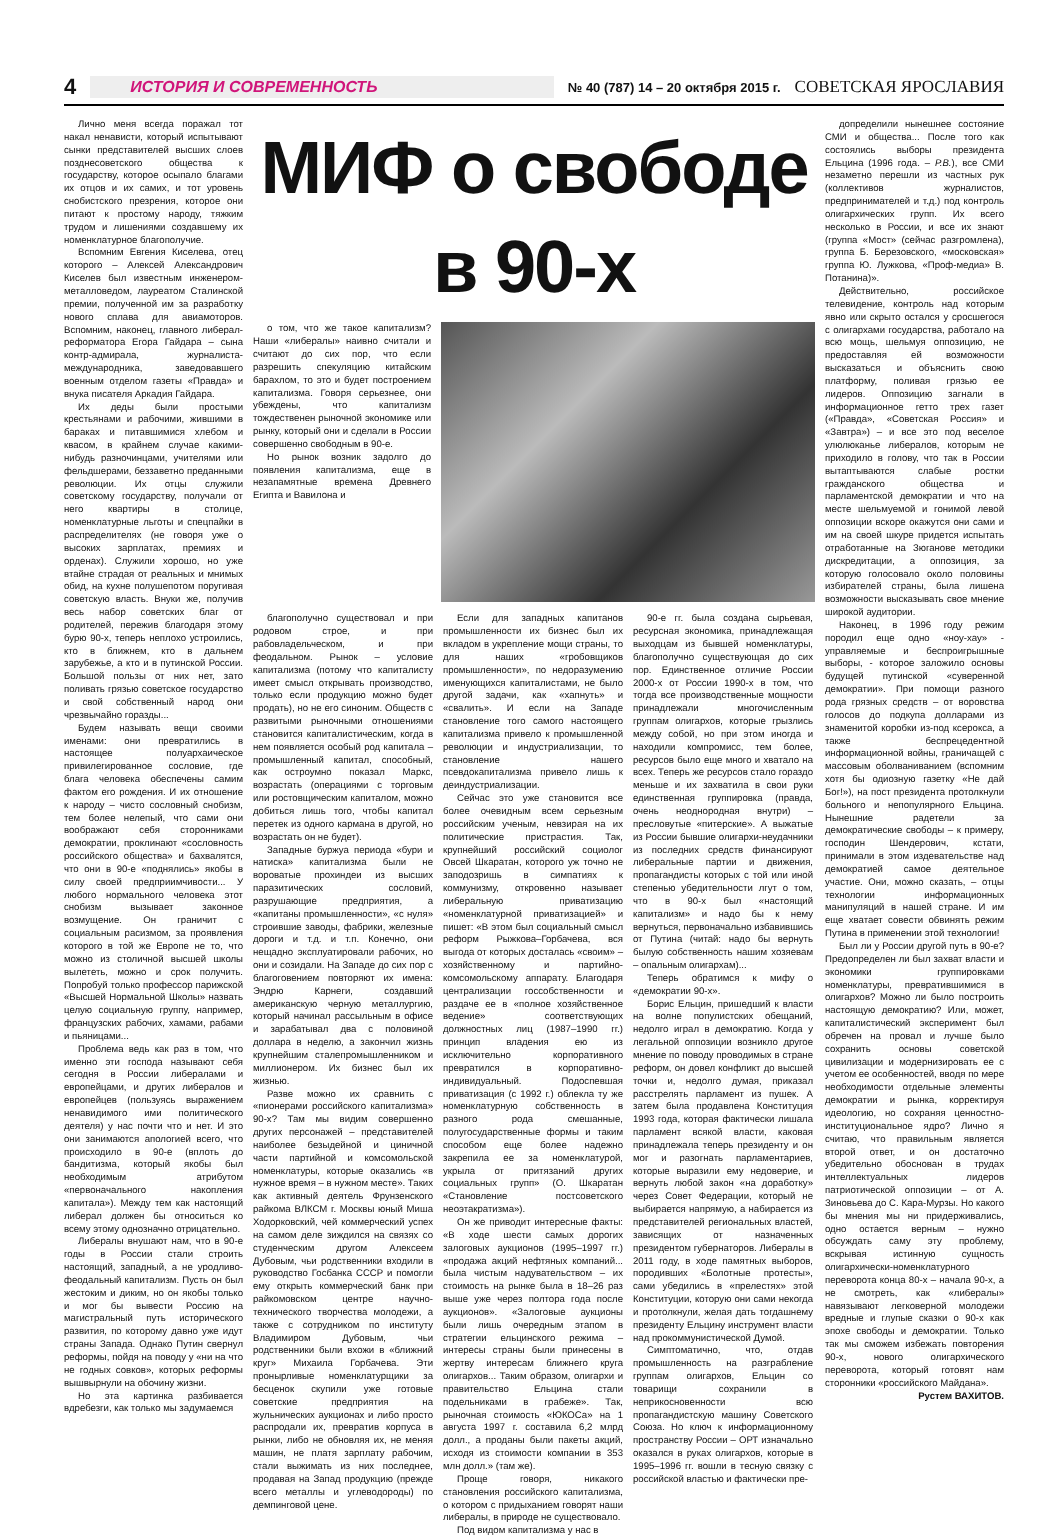4 ИСТОРИЯ И СОВРЕМЕННОСТЬ № 40 (787) 14 – 20 октября 2015 г. СОВЕТСКАЯ ЯРОСЛАВИЯ
Лично меня всегда поражал тот накал ненависти, который испытывают сынки представителей высших слоев позднесоветского общества к государству, которое осыпало благами их отцов и их самих, и тот уровень снобистского презрения, которое они питают к простому народу, тяжким трудом и лишениями создавшему их номенклатурное благополучие.
Вспомним Евгения Киселева, отец которого – Алексей Александрович Киселев был известным инженером-металловедом, лауреатом Сталинской премии, полученной им за разработку нового сплава для авиамоторов. Вспомним, наконец, главного либерал-реформатора Егора Гайдара – сына контр-адмирала, журналиста-международника, заведовавшего военным отделом газеты «Правда» и внука писателя Аркадия Гайдара.
Их деды были простыми крестьянами и рабочими, жившими в бараках и питавшимися хлебом и квасом, в крайнем случае какими-нибудь разночинцами, учителями или фельдшерами, беззаветно преданными революции. Их отцы служили советскому государству, получали от него квартиры в столице, номенклатурные льготы и спецпайки в распределителях (не говоря уже о высоких зарплатах, премиях и орденах). Служили хорошо, но уже втайне страдая от реальных и мнимых обид, на кухне полушепотом поругивая советскую власть. Внуки же, получив весь набор советских благ от родителей, пережив благодаря этому бурю 90-х, теперь неплохо устроились, кто в ближнем, кто в дальнем зарубежье, а кто и в путинской России. Большой пользы от них нет, зато поливать грязью советское государство и свой собственный народ они чрезвычайно горазды...
Будем называть вещи своими именами: они превратились в настоящее полуархаическое привилегированное сословие, где блага человека обеспечены самим фактом его рождения. И их отношение к народу – чисто сословный снобизм, тем более нелепый, что сами они воображают себя сторонниками демократии, проклинают «сословность российского общества» и бахвалятся, что они в 90-е «поднялись» якобы в силу своей предприимчивости... У любого нормального человека этот снобизм вызывает законное возмущение. Он граничит с социальным расизмом, за проявления которого в той же Европе не то, что можно из столичной высшей школы вылететь, можно и срок получить. Попробуй только профессор парижской «Высшей Нормальной Школы» назвать целую социальную группу, например, французских рабочих, хамами, рабами и пьяницами...
Проблема ведь как раз в том, что именно эти господа называют себя сегодня в России либералами и европейцами, и других либералов и европейцев (пользуясь выражением ненавидимого ими политического деятеля) у нас почти что и нет. И это они занимаются апологией всего, что происходило в 90-е (вплоть до бандитизма, который якобы был необходимым атрибутом «первоначального накопления капитала»). Между тем как настоящий либерал должен бы относиться ко всему этому однозначно отрицательно.
Либералы внушают нам, что в 90-е годы в России стали строить настоящий, западный, а не уродливо-феодальный капитализм. Пусть он был жестоким и диким, но он якобы только и мог бы вывести Россию на магистральный путь исторического развития, по которому давно уже идут страны Запада. Однако Путин свернул реформы, пойдя на поводу у «ни на что не годных совков», которых реформы вышвырнули на обочину жизни.
Но эта картинка разбивается вдребезги, как только мы задумаемся
МИФ о свободе в 90-х
о том, что же такое капитализм? Наши «либералы» наивно считали и считают до сих пор, что если разрешить спекуляцию китайским барахлом, то это и будет построением капитализма. Говоря серьезнее, они убеждены, что капитализм тождественен рыночной экономике или рынку, который они и сделали в России совершенно свободным в 90-е.
Но рынок возник задолго до появления капитализма, еще в незапамятные времена Древнего Египта и Вавилона и
благополучно существовал и при родовом строе, и при рабовладельческом, и при феодальном. Рынок – условие капитализма (потому что капиталисту имеет смысл открывать производство, только если продукцию можно будет продать), но не его синоним. Обществ с развитыми рыночными отношениями становится капиталистическим, когда в нем появляется особый род капитала – промышленный капитал, способный, как остроумно показал Маркс, возрастать (операциями с торговым или ростовщическим капиталом, можно добиться лишь того, чтобы капитал перетек из одного кармана в другой, но возрастать он не будет).
Западные буржуа периода «бури и натиска» капитализма были не вороватые прохиндеи из высших паразитических сословий, разрушающие предприятия, а «капитаны промышленности», «с нуля» строившие заводы, фабрики, железные дороги и т.д. и т.п. Конечно, они нещадно эксплуатировали рабочих, но они и созидали. На Западе до сих пор с благоговением повторяют их имена: Эндрю Карнеги, создавший американскую черную металлургию, который начинал рассыльным в офисе и зарабатывал два с половиной доллара в неделю, а закончил жизнь крупнейшим сталепромышленником и миллионером. Их бизнес был их жизнью.
Разве можно их сравнить с «пионерами российского капитализма» 90-х? Там мы видим совершенно других персонажей – представителей наиболее безыдейной и циничной части партийной и комсомольской номенклатуры, которые оказались «в нужное время – в нужном месте». Таких как активный деятель Фрунзенского райкома ВЛКСМ г. Москвы юный Миша Ходорковский, чей коммерческий успех на самом деле зиждился на связях со студенческим другом Алексеем Дубовым, чьи родственники входили в руководство Госбанка СССР и помогли ему открыть коммерческий банк при райкомовском центре научно-технического творчества молодежи, а также с сотрудником по институту Владимиром Дубовым, чьи родственники были вхожи в «ближний круг» Михаила Горбачева. Эти пронырливые номенклатурщики за бесценок скупили уже готовые советские предприятия на жульнических аукционах и либо просто распродали их, превратив корпуса в рынки, либо не обновляя их, не меняя машин, не платя зарплату рабочим, стали выжимать из них последнее, продавая на Запад продукцию (прежде всего металлы и углеводороды) по демпинговой цене.
Если для западных капитанов промышленности их бизнес был их вкладом в укрепление мощи страны, то для наших «гробовщиков промышленности», по недоразумению именующихся капиталистами, не было другой задачи, как «хапнуть» и «свалить». И если на Западе становление того самого настоящего капитализма привело к промышленной революции и индустриализации, то становление нашего псевдокапитализма привело лишь к деиндустриализации.
Сейчас это уже становится все более очевидным всем серьезным российским ученым, невзирая на их политические пристрастия. Так, крупнейший российский социолог Овсей Шкаратан, которого уж точно не заподозришь в симпатиях к коммунизму, откровенно называет либеральную приватизацию «номенклатурной приватизацией» и пишет: «В этом был социальный смысл реформ Рыжкова–Горбачева, вся выгода от которых досталась «своим» – хозяйственному и партийно-комсомольскому аппарату. Благодаря централизации госсобственности и раздаче ее в «полное хозяйственное ведение» соответствующих должностных лиц (1987–1990 гг.) принцип владения ею из исключительно корпоративного превратился в корпоративно-индивидуальный. Подоспевшая приватизация (с 1992 г.) облекла ту же номенклатурную собственность в разного рода смешанные, полугосударственные формы и таким способом еще более надежно закрепила ее за номенклатурой, укрыла от притязаний других социальных групп» (О. Шкаратан «Становление постсоветского неоэтакратизма»).
Он же приводит интересные факты: «В ходе шести самых дорогих залоговых аукционов (1995–1997 гг.) «продажа акций нефтяных компаний... была чистым надувательством – их стоимость на рынке была в 18–26 раз выше уже через полтора года после аукционов». «Залоговые аукционы были лишь очередным этапом в стратегии ельцинского режима – интересы страны были принесены в жертву интересам ближнего круга олигархов... Таким образом, олигархи и правительство Ельцина стали подельниками в грабеже». Так, рыночная стоимость «ЮКОСа» на 1 августа 1997 г. составила 6,2 млрд долл., а проданы были пакеты акций, исходя из стоимости компании в 353 млн долл.» (там же).
Проще говоря, никакого становления российского капитализма, о котором с придыханием говорят наши либералы, в природе не существовало.
Под видом капитализма у нас в
90-е гг. была создана сырьевая, ресурсная экономика, принадлежащая выходцам из бывшей номенклатуры, благополучно существующая до сих пор. Единственное отличие России 2000-х от России 1990-х в том, что тогда все производственные мощности принадлежали многочисленным группам олигархов, которые грызлись между собой, но при этом иногда и находили компромисс, тем более, ресурсов было еще много и хватало на всех. Теперь же ресурсов стало гораздо меньше и их захватила в свои руки единственная группировка (правда, очень неоднородная внутри) – пресловутые «питерские». А выжатые из России бывшие олигархи-неудачники из последних средств финансируют либеральные партии и движения, пропагандисты которых с той или иной степенью убедительности лгут о том, что в 90-х был «настоящий капитализм» и надо бы к нему вернуться, первоначально избавившись от Путина (читай: надо бы вернуть былую собственность нашим хозяевам – опальным олигархам)...
Теперь обратимся к мифу о «демократии 90-х».
Борис Ельцин, пришедший к власти на волне популистских обещаний, недолго играл в демократию. Когда у легальной оппозиции возникло другое мнение по поводу проводимых в стране реформ, он довел конфликт до высшей точки и, недолго думая, приказал расстрелять парламент из пушек. А затем была продавлена Конституция 1993 года, которая фактически лишала парламент всякой власти, каковая принадлежала теперь президенту и он мог и разогнать парламентариев, которые выразили ему недоверие, и вернуть любой закон «на доработку» через Совет Федерации, который не выбирается напрямую, а набирается из представителей региональных властей, зависящих от назначенных президентом губернаторов. Либералы в 2011 году, в ходе памятных выборов, породивших «Болотные протесты», сами убедились в «прелестях» этой Конституции, которую они сами некогда и протолкнули, желая дать тогдашнему президенту Ельцину инструмент власти над прокоммунистической Думой.
Симптоматично, что, отдав промышленность на разграбление группам олигархов, Ельцин со товарищи сохранили в неприкосновенности всю пропагандистскую машину Советского Союза. Но ключ к информационному пространству России – ОРТ изначально оказался в руках олигархов, которые в 1995–1996 гг. вошли в тесную связку с российской властью и фактически пре-
допределили нынешнее состояние СМИ и общества... После того как состоялись выборы президента Ельцина (1996 года. – Р.В.), все СМИ незаметно перешли из частных рук (коллективов журналистов, предпринимателей и т.д.) под контроль олигархических групп. Их всего несколько в России, и все их знают (группа «Мост» (сейчас разгромлена), группа Б. Березовского, «московская» группа Ю. Лужкова, «Проф-медиа» В. Потанина)».
Действительно, российское телевидение, контроль над которым явно или скрыто остался у сросшегося с олигархами государства, работало на всю мощь, шельмуя оппозицию, не предоставляя ей возможности высказаться и объяснить свою платформу, поливая грязью ее лидеров. Оппозицию загнали в информационное гетто трех газет («Правда», «Советская Россия» и «Завтра») – и все это под веселое улюлюканье либералов, которым не приходило в голову, что так в России вытаптываются слабые ростки гражданского общества и парламентской демократии и что на месте шельмуемой и гонимой левой оппозиции вскоре окажутся они сами и им на своей шкуре придется испытать отработанные на Зюганове методики дискредитации, а оппозиция, за которую голосовало около половины избирателей страны, была лишена возможности высказывать свое мнение широкой аудитории.
Наконец, в 1996 году режим породил еще одно «ноу-хау» - управляемые и беспроигрышные выборы, - которое заложило основы будущей путинской «суверенной демократии». При помощи разного рода грязных средств – от воровства голосов до подкупа долларами из знаменитой коробки из-под ксерокса, а также беспрецедентной информационной войны, граничащей с массовым оболваниванием (вспомним хотя бы одиозную газетку «Не дай Бог!»), на пост президента протолкнули больного и непопулярного Ельцина. Нынешние радетели за демократические свободы – к примеру, господин Шендерович, кстати, принимали в этом издевательстве над демократией самое деятельное участие. Они, можно сказать, – отцы технологии информационных манипуляций в нашей стране. И им еще хватает совести обвинять режим Путина в применении этой технологии!
Был ли у России другой путь в 90-е? Предопределен ли был захват власти и экономики группировками номенклатуры, превратившимися в олигархов? Можно ли было построить настоящую демократию? Или, может, капиталистический эксперимент был обречен на провал и лучше было сохранить основы советской цивилизации и модернизировать ее с учетом ее особенностей, вводя по мере необходимости отдельные элементы демократии и рынка, корректируя идеологию, но сохраняя ценностно-институциональное ядро? Лично я считаю, что правильным является второй ответ, и он достаточно убедительно обоснован в трудах интеллектуальных лидеров патриотической оппозиции – от А. Зиновьева до С. Кара-Мурзы. Но какого бы мнения мы ни придерживались, одно остается верным – нужно обсуждать саму эту проблему, вскрывая истинную сущность олигархически-номенклатурного переворота конца 80-х – начала 90-х, а не смотреть, как «либералы» навязывают легковерной молодежи вредные и глупые сказки о 90-х как эпохе свободы и демократии. Только так мы сможем избежать повторения 90-х, нового олигархического переворота, который готовят нам сторонники «российского Майдана».
Рустем ВАХИТОВ.